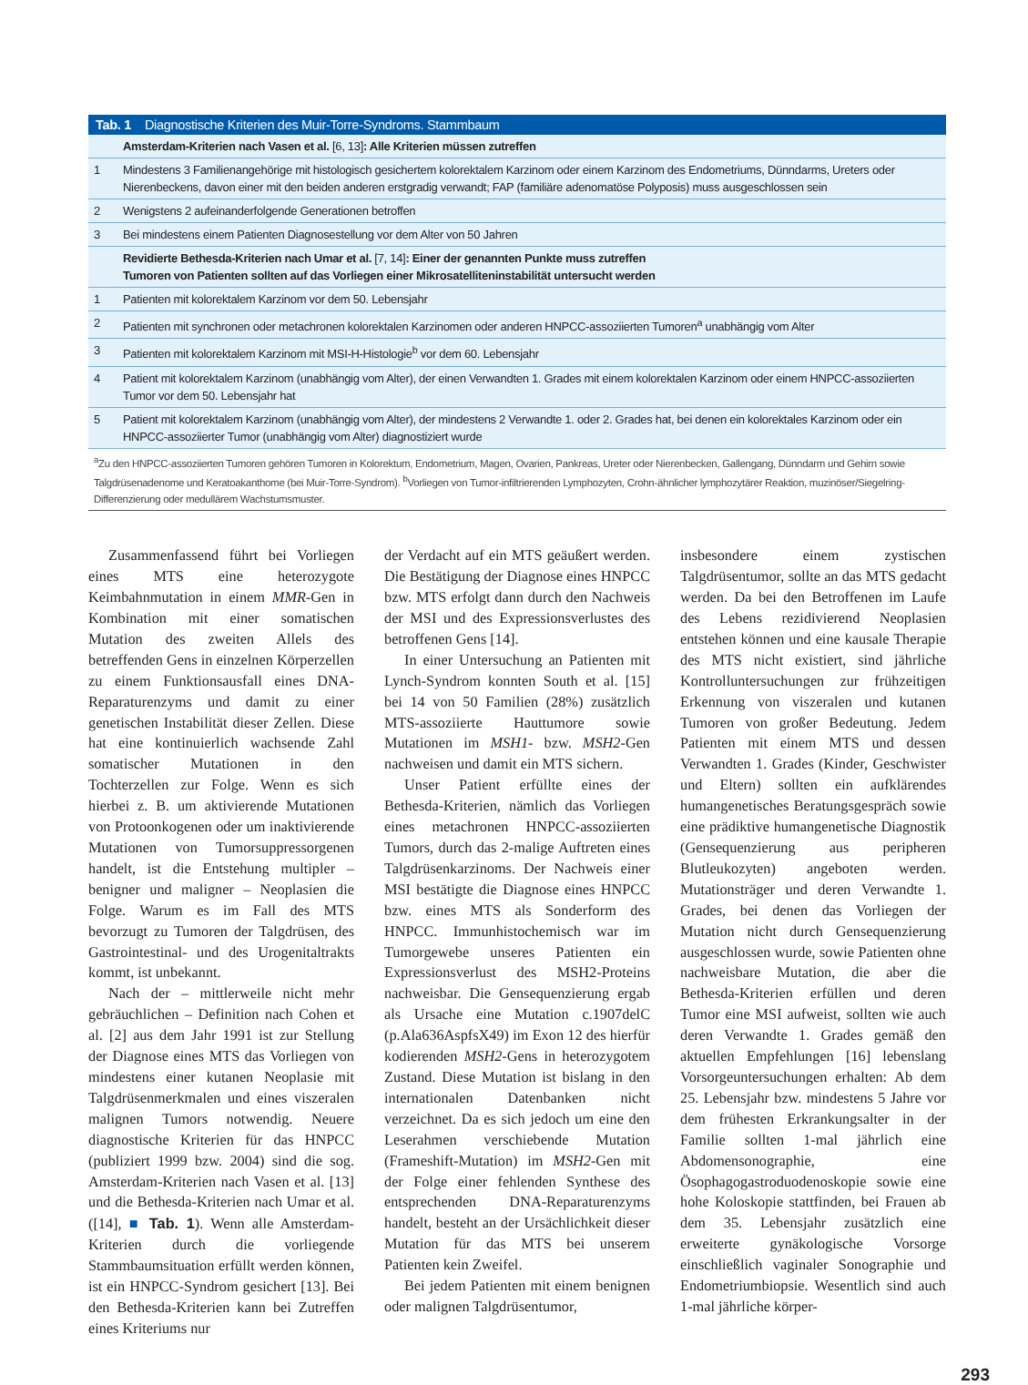| Tab. 1 Diagnostische Kriterien des Muir-Torre-Syndroms. Stammbaum | |
| --- | --- |
| | Amsterdam-Kriterien nach Vasen et al. [6, 13] : Alle Kriterien müssen zutreffen |
| 1 | Mindestens 3 Familienangehörige mit histologisch gesichertem kolorektalem Karzinom oder einem Karzinom des Endometriums, Dünndarms, Ureters oder Nierenbeckens, davon einer mit den beiden anderen erstgradig verwandt; FAP (familiäre adenomatöse Polyposis) muss ausgeschlossen sein |
| 2 | Wenigstens 2 aufeinanderfolgende Generationen betroffen |
| 3 | Bei mindestens einem Patienten Diagnosestellung vor dem Alter von 50 Jahren |
| | Revidierte Bethesda-Kriterien nach Umar et al. [7, 14] : Einer der genannten Punkte muss zutreffen Tumoren von Patienten sollten auf das Vorliegen einer Mikrosatelliteninstabilität untersucht werden |
| 1 | Patienten mit kolorektalem Karzinom vor dem 50. Lebensjahr |
| 2 | Patienten mit synchronen oder metachronen kolorektalen Karzinomen oder anderen HNPCC-assoziierten Tumoren<sup>a</sup> unabhängig vom Alter |
| 3 | Patienten mit kolorektalem Karzinom mit MSI-H-Histologie<sup>b</sup> vor dem 60. Lebensjahr |
| 4 | Patient mit kolorektalem Karzinom (unabhängig vom Alter), der einen Verwandten 1. Grades mit einem kolorektalen Karzinom oder einem HNPCC-assoziierten Tumor vor dem 50. Lebensjahr hat |
| 5 | Patient mit kolorektalem Karzinom (unabhängig vom Alter), der mindestens 2 Verwandte 1. oder 2. Grades hat, bei denen ein kolorektales Karzinom oder ein HNPCC-assoziierter Tumor (unabhängig vom Alter) diagnostiziert wurde |
| <sup>a</sup> Zu den HNPCC-assoziierten Tumoren gehören Tumoren in Kolorektum, Endometrium, Magen, Ovarien, Pankreas, Ureter oder Nierenbecken, Gallengang, Dünndarm und Gehirn sowie Talgdrüsenadenome und Keratoakanthome (bei Muir-Torre-Syndrom). <sup>b</sup>Vorliegen von Tumor-infiltrierenden Lymphozyten, Crohn-ähnlicher lymphozytärer Reaktion, muzinöser/Siegelring-Differenzierung oder medullärem Wachstumsmuster. | |
Zusammenfassend führt bei Vorliegen eines MTS eine heterozygote Keimbahnmutation in einem MMR-Gen in Kombination mit einer somatischen Mutation des zweiten Allels des betreffenden Gens in einzelnen Körperzellen zu einem Funktionsausfall eines DNA-Reparaturenzyms und damit zu einer genetischen Instabilität dieser Zellen. Diese hat eine kontinuierlich wachsende Zahl somatischer Mutationen in den Tochterzellen zur Folge. Wenn es sich hierbei z. B. um aktivierende Mutationen von Protoonkogenen oder um inaktivierende Mutationen von Tumorsuppressorgenen handelt, ist die Entstehung multipler – benigner und maligner – Neoplasien die Folge. Warum es im Fall des MTS bevorzugt zu Tumoren der Talgdrüsen, des Gastrointestinal- und des Urogenitaltrakts kommt, ist unbekannt.
Nach der – mittlerweile nicht mehr gebräuchlichen – Definition nach Cohen et al. [2] aus dem Jahr 1991 ist zur Stellung der Diagnose eines MTS das Vorliegen von mindestens einer kutanen Neoplasie mit Talgdrüsenmerkmalen und eines viszeralen malignen Tumors notwendig. Neuere diagnostische Kriterien für das HNPCC (publiziert 1999 bzw. 2004) sind die sog. Amsterdam-Kriterien nach Vasen et al. [13] und die Bethesda-Kriterien nach Umar et al. ([14], ■ Tab. 1). Wenn alle Amsterdam-Kriterien durch die vorliegende Stammbaumsituation erfüllt werden können, ist ein HNPCC-Syndrom gesichert [13]. Bei den Bethesda-Kriterien kann bei Zutreffen eines Kriteriums nur
der Verdacht auf ein MTS geäußert werden. Die Bestätigung der Diagnose eines HNPCC bzw. MTS erfolgt dann durch den Nachweis der MSI und des Expressionsverlustes des betroffenen Gens [14].
In einer Untersuchung an Patienten mit Lynch-Syndrom konnten South et al. [15] bei 14 von 50 Familien (28%) zusätzlich MTS-assoziierte Hauttumore sowie Mutationen im MSH1- bzw. MSH2-Gen nachweisen und damit ein MTS sichern.
Unser Patient erfüllte eines der Bethesda-Kriterien, nämlich das Vorliegen eines metachronen HNPCC-assoziierten Tumors, durch das 2-malige Auftreten eines Talgdrüsenkarzinoms. Der Nachweis einer MSI bestätigte die Diagnose eines HNPCC bzw. eines MTS als Sonderform des HNPCC. Immunhistochemisch war im Tumorgewebe unseres Patienten ein Expressionsverlust des MSH2-Proteins nachweisbar. Die Gensequenzierung ergab als Ursache eine Mutation c.1907delC (p.Ala636AspfsX49) im Exon 12 des hierfür kodierenden MSH2-Gens in heterozygotem Zustand. Diese Mutation ist bislang in den internationalen Datenbanken nicht verzeichnet. Da es sich jedoch um eine den Leserahmen verschiebende Mutation (Frameshift-Mutation) im MSH2-Gen mit der Folge einer fehlenden Synthese des entsprechenden DNA-Reparaturenzyms handelt, besteht an der Ursächlichkeit dieser Mutation für das MTS bei unserem Patienten kein Zweifel.
Bei jedem Patienten mit einem benignen oder malignen Talgdrüsentumor,
insbesondere einem zystischen Talgdrüsentumor, sollte an das MTS gedacht werden. Da bei den Betroffenen im Laufe des Lebens rezidivierend Neoplasien entstehen können und eine kausale Therapie des MTS nicht existiert, sind jährliche Kontrolluntersuchungen zur frühzeitigen Erkennung von viszeralen und kutanen Tumoren von großer Bedeutung. Jedem Patienten mit einem MTS und dessen Verwandten 1. Grades (Kinder, Geschwister und Eltern) sollten ein aufklärendes humangenetisches Beratungsgespräch sowie eine prädiktive humangenetische Diagnostik (Gensequenzierung aus peripheren Blutleukozyten) angeboten werden. Mutationsträger und deren Verwandte 1. Grades, bei denen das Vorliegen der Mutation nicht durch Gensequenzierung ausgeschlossen wurde, sowie Patienten ohne nachweisbare Mutation, die aber die Bethesda-Kriterien erfüllen und deren Tumor eine MSI aufweist, sollten wie auch deren Verwandte 1. Grades gemäß den aktuellen Empfehlungen [16] lebenslang Vorsorgeuntersuchungen erhalten: Ab dem 25. Lebensjahr bzw. mindestens 5 Jahre vor dem frühesten Erkrankungsalter in der Familie sollten 1-mal jährlich eine Abdomensonographie, eine Ösophagogastroduodenoskopie sowie eine hohe Koloskopie stattfinden, bei Frauen ab dem 35. Lebensjahr zusätzlich eine erweiterte gynäkologische Vorsorge einschließlich vaginaler Sonographie und Endometriumbiopsie. Wesentlich sind auch 1-mal jährliche körper-
293